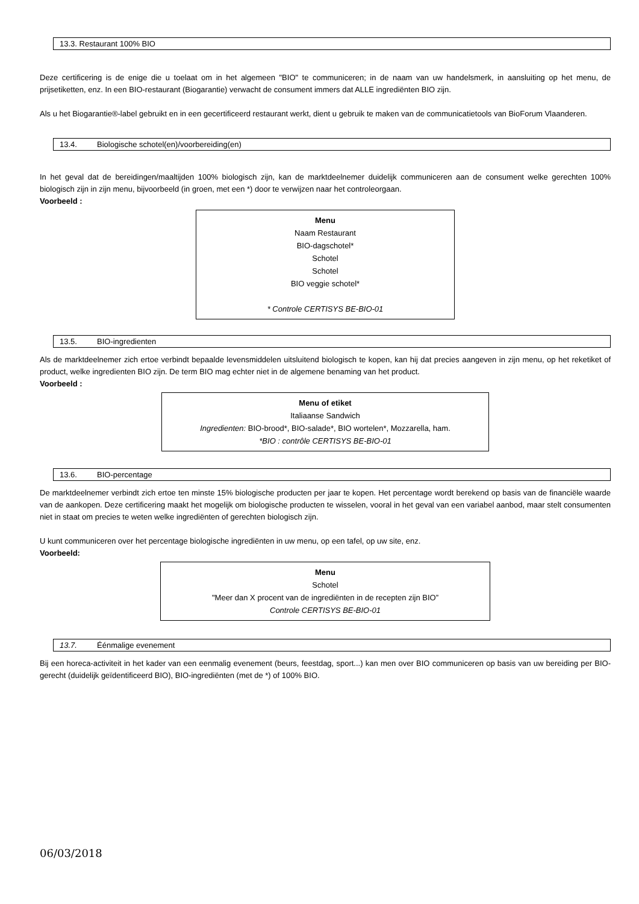13.3. Restaurant 100% BIO
Deze certificering is de enige die u toelaat om in het algemeen "BIO" te communiceren; in de naam van uw handelsmerk, in aansluiting op het menu, de prijsetiketten, enz. In een BIO-restaurant (Biogarantie) verwacht de consument immers dat ALLE ingrediënten BIO zijn.
Als u het Biogarantie®-label gebruikt en in een gecertificeerd restaurant werkt, dient u gebruik te maken van de communicatietools van BioForum Vlaanderen.
13.4. Biologische schotel(en)/voorbereiding(en)
In het geval dat de bereidingen/maaltijden 100% biologisch zijn, kan de marktdeelnemer duidelijk communiceren aan de consument welke gerechten 100% biologisch zijn in zijn menu, bijvoorbeeld (in groen, met een *) door te verwijzen naar het controleorgaan.
Voorbeeld :
Menu
Naam Restaurant
BIO-dagschotel*
Schotel
Schotel
BIO veggie schotel*
* Controle CERTISYS BE-BIO-01
13.5. BIO-ingredienten
Als de marktdeelnemer zich ertoe verbindt bepaalde levensmiddelen uitsluitend biologisch te kopen, kan hij dat precies aangeven in zijn menu, op het reketiket of product, welke ingredienten BIO zijn. De term BIO mag echter niet in de algemene benaming van het product.
Voorbeeld :
Menu of etiket
Italiaanse Sandwich
Ingredienten: BIO-brood*, BIO-salade*, BIO wortelen*, Mozzarella, ham.
*BIO : contrôle CERTISYS BE-BIO-01
13.6. BIO-percentage
De marktdeelnemer verbindt zich ertoe ten minste 15% biologische producten per jaar te kopen. Het percentage wordt berekend op basis van de financiële waarde van de aankopen. Deze certificering maakt het mogelijk om biologische producten te wisselen, vooral in het geval van een variabel aanbod, maar stelt consumenten niet in staat om precies te weten welke ingrediënten of gerechten biologisch zijn.
U kunt communiceren over het percentage biologische ingrediënten in uw menu, op een tafel, op uw site, enz.
Voorbeeld:
Menu
Schotel
"Meer dan X procent van de ingrediënten in de recepten zijn BIO”
Controle CERTISYS BE-BIO-01
13.7. Éénmalige evenement
Bij een horeca-activiteit in het kader van een eenmalig evenement (beurs, feestdag, sport...) kan men over BIO communiceren op basis van uw bereiding per BIO-gerecht (duidelijk geïdentificeerd BIO), BIO-ingrediënten (met de *) of 100% BIO.
06/03/2018